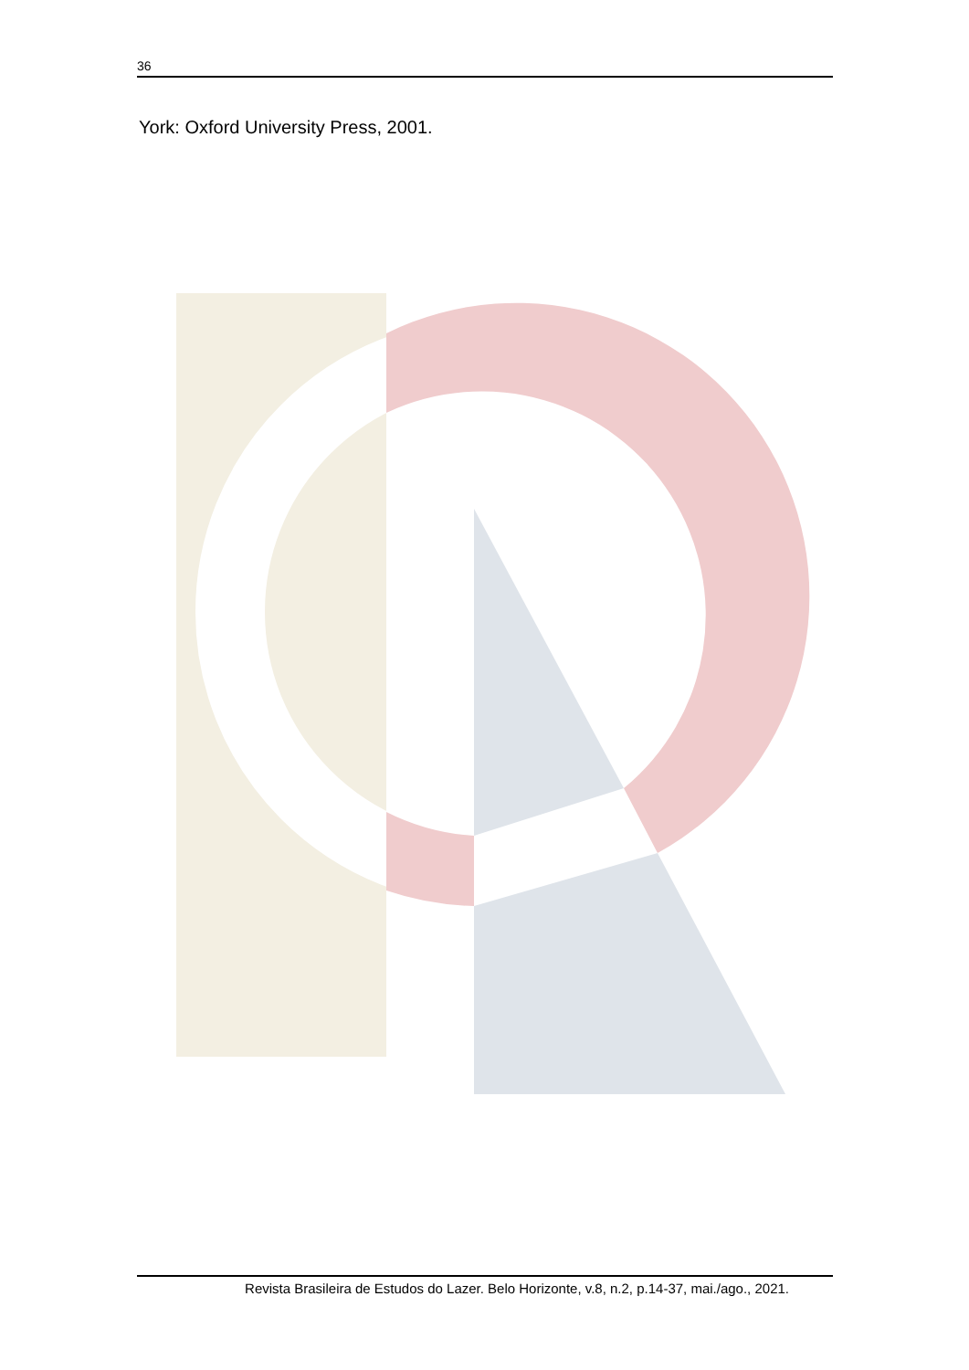36
York: Oxford University Press, 2001.
Revista Brasileira de Estudos do Lazer. Belo Horizonte, v.8, n.2, p.14-37, mai./ago., 2021.